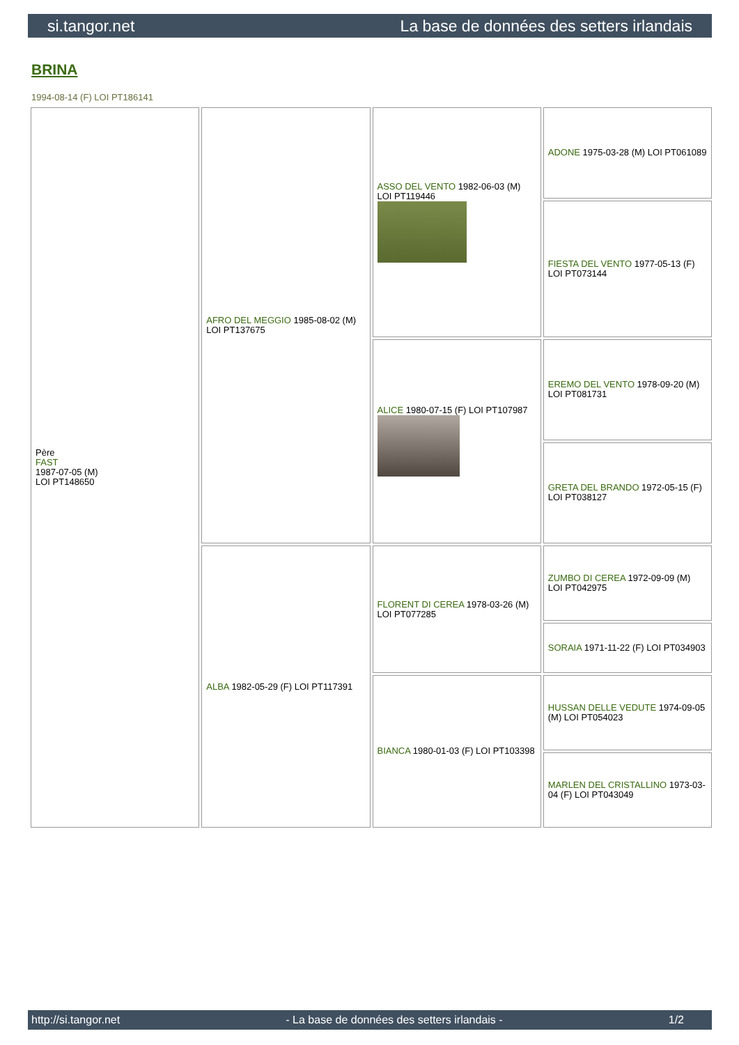si.tangor.net La base de données des setters irlandais
BRINA
1994-08-14 (F) LOI PT186141
| Père FAST 1987-07-05 (M) LOI PT148650 | AFRO DEL MEGGIO 1985-08-02 (M) LOI PT137675 | ASSO DEL VENTO 1982-06-03 (M) LOI PT119446 | ADONE 1975-03-28 (M) LOI PT061089 |
| | | | FIESTA DEL VENTO 1977-05-13 (F) LOI PT073144 |
| | | ALICE 1980-07-15 (F) LOI PT107987 | EREMO DEL VENTO 1978-09-20 (M) LOI PT081731 |
| | | | GRETA DEL BRANDO 1972-05-15 (F) LOI PT038127 |
| | ALBA 1982-05-29 (F) LOI PT117391 | FLORENT DI CEREA 1978-03-26 (M) LOI PT077285 | ZUMBO DI CEREA 1972-09-09 (M) LOI PT042975 |
| | | | SORAIA 1971-11-22 (F) LOI PT034903 |
| | | BIANCA 1980-01-03 (F) LOI PT103398 | HUSSAN DELLE VEDUTE 1974-09-05 (M) LOI PT054023 |
| | | | MARLEN DEL CRISTALLINO 1973-03-04 (F) LOI PT043049 |
http://si.tangor.net - La base de données des setters irlandais - 1/2